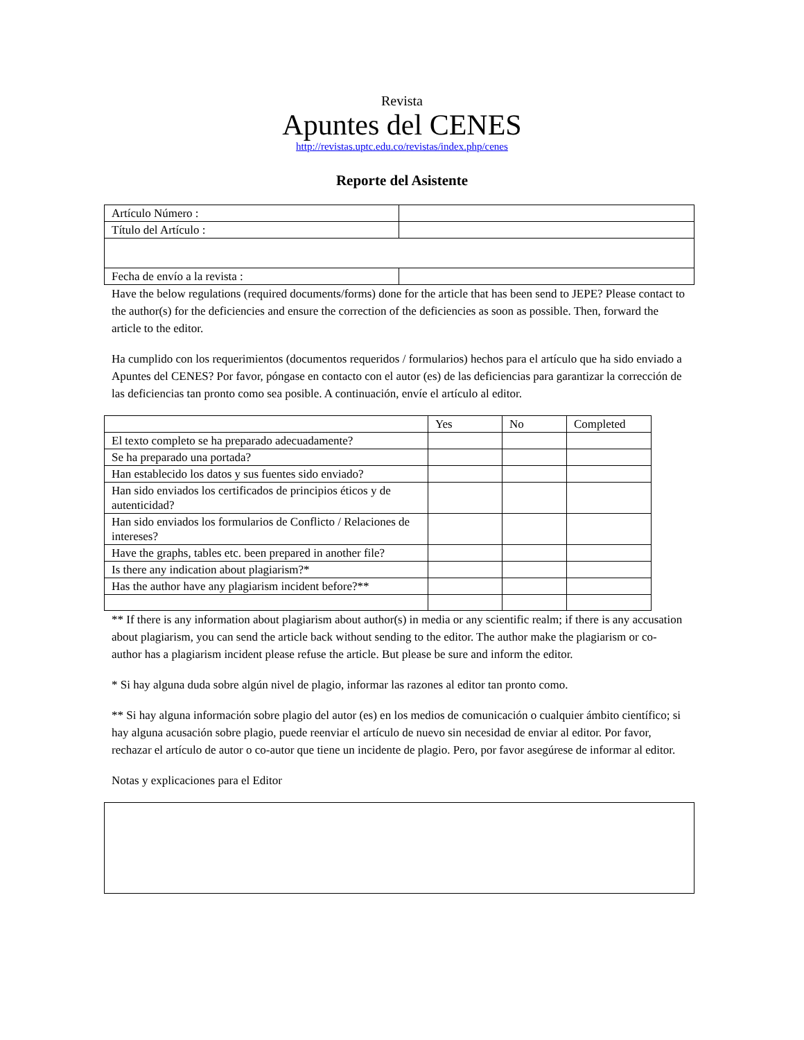Revista
Apuntes del CENES
http://revistas.uptc.edu.co/revistas/index.php/cenes
Reporte del Asistente
| Artículo Número : | |
| Título del Artículo : | |
| Fecha de envío a la revista : | |
Have the below regulations (required documents/forms) done for the article that has been send to JEPE? Please contact to the author(s) for the deficiencies and ensure the correction of the deficiencies as soon as possible. Then, forward the article to the editor.
Ha cumplido con los requerimientos (documentos requeridos / formularios) hechos para el artículo que ha sido enviado a Apuntes del CENES? Por favor, póngase en contacto con el autor (es) de las deficiencias para garantizar la corrección de las deficiencias tan pronto como sea posible. A continuación, envíe el artículo al editor.
| | Yes | No | Completed |
| El texto completo se ha preparado adecuadamente? | | | |
| Se ha preparado una portada? | | | |
| Han establecido los datos y sus fuentes sido enviado? | | | |
| Han sido enviados los certificados de principios éticos y de autenticidad? | | | |
| Han sido enviados los formularios de Conflicto / Relaciones de intereses? | | | |
| Have the graphs, tables etc. been prepared in another file? | | | |
| Is there any indication about plagiarism?* | | | |
| Has the author have any plagiarism incident before?** | | | |
** If there is any information about plagiarism about author(s) in media or any scientific realm; if there is any accusation about plagiarism, you can send the article back without sending to the editor. The author make the plagiarism or co-author has a plagiarism incident please refuse the article. But please be sure and inform the editor.
* Si hay alguna duda sobre algún nivel de plagio, informar las razones al editor tan pronto como.
** Si hay alguna información sobre plagio del autor (es) en los medios de comunicación o cualquier ámbito científico; si hay alguna acusación sobre plagio, puede reenviar el artículo de nuevo sin necesidad de enviar al editor. Por favor, rechazar el artículo de autor o co-autor que tiene un incidente de plagio. Pero, por favor asegúrese de informar al editor.
Notas y explicaciones para el Editor